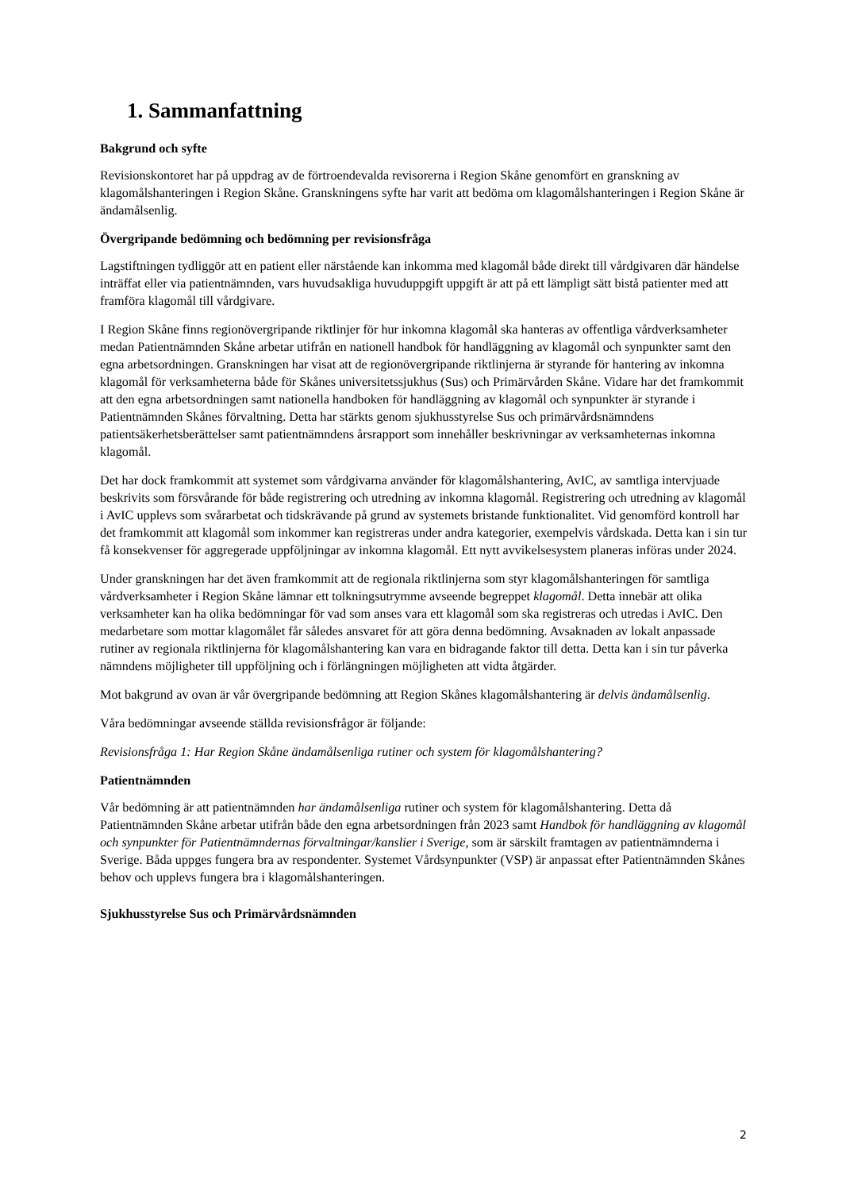1. Sammanfattning
Bakgrund och syfte
Revisionskontoret har på uppdrag av de förtroendevalda revisorerna i Region Skåne genomfört en granskning av klagomålshanteringen i Region Skåne. Granskningens syfte har varit att bedöma om klagomålshanteringen i Region Skåne är ändamålsenlig.
Övergripande bedömning och bedömning per revisionsfråga
Lagstiftningen tydliggör att en patient eller närstående kan inkomma med klagomål både direkt till vårdgivaren där händelse inträffat eller via patientnämnden, vars huvudsakliga huvuduppgift uppgift är att på ett lämpligt sätt bistå patienter med att framföra klagomål till vårdgivare.
I Region Skåne finns regionövergripande riktlinjer för hur inkomna klagomål ska hanteras av offentliga vårdverksamheter medan Patientnämnden Skåne arbetar utifrån en nationell handbok för handläggning av klagomål och synpunkter samt den egna arbetsordningen. Granskningen har visat att de regionövergripande riktlinjerna är styrande för hantering av inkomna klagomål för verksamheterna både för Skånes universitetssjukhus (Sus) och Primärvården Skåne. Vidare har det framkommit att den egna arbetsordningen samt nationella handboken för handläggning av klagomål och synpunkter är styrande i Patientnämnden Skånes förvaltning. Detta har stärkts genom sjukhusstyrelse Sus och primärvårdsnämndens patientsäkerhetsberättelser samt patientnämndens årsrapport som innehåller beskrivningar av verksamheternas inkomna klagomål.
Det har dock framkommit att systemet som vårdgivarna använder för klagomålshantering, AvIC, av samtliga intervjuade beskrivits som försvårande för både registrering och utredning av inkomna klagomål. Registrering och utredning av klagomål i AvIC upplevs som svårarbetat och tidskrävande på grund av systemets bristande funktionalitet. Vid genomförd kontroll har det framkommit att klagomål som inkommer kan registreras under andra kategorier, exempelvis vårdskada. Detta kan i sin tur få konsekvenser för aggregerade uppföljningar av inkomna klagomål. Ett nytt avvikelsesystem planeras införas under 2024.
Under granskningen har det även framkommit att de regionala riktlinjerna som styr klagomålshanteringen för samtliga vårdverksamheter i Region Skåne lämnar ett tolkningsutrymme avseende begreppet klagomål. Detta innebär att olika verksamheter kan ha olika bedömningar för vad som anses vara ett klagomål som ska registreras och utredas i AvIC. Den medarbetare som mottar klagomålet får således ansvaret för att göra denna bedömning. Avsaknaden av lokalt anpassade rutiner av regionala riktlinjerna för klagomålshantering kan vara en bidragande faktor till detta. Detta kan i sin tur påverka nämndens möjligheter till uppföljning och i förlängningen möjligheten att vidta åtgärder.
Mot bakgrund av ovan är vår övergripande bedömning att Region Skånes klagomålshantering är delvis ändamålsenlig.
Våra bedömningar avseende ställda revisionsfrågor är följande:
Revisionsfråga 1: Har Region Skåne ändamålsenliga rutiner och system för klagomålshantering?
Patientnämnden
Vår bedömning är att patientnämnden har ändamålsenliga rutiner och system för klagomålshantering. Detta då Patientnämnden Skåne arbetar utifrån både den egna arbetsordningen från 2023 samt Handbok för handläggning av klagomål och synpunkter för Patientnämndernas förvaltningar/kanslier i Sverige, som är särskilt framtagen av patientnämnderna i Sverige. Båda uppges fungera bra av respondenter. Systemet Vårdsynpunkter (VSP) är anpassat efter Patientnämnden Skånes behov och upplevs fungera bra i klagomålshanteringen.
Sjukhusstyrelse Sus och Primärvårdsnämnden
2